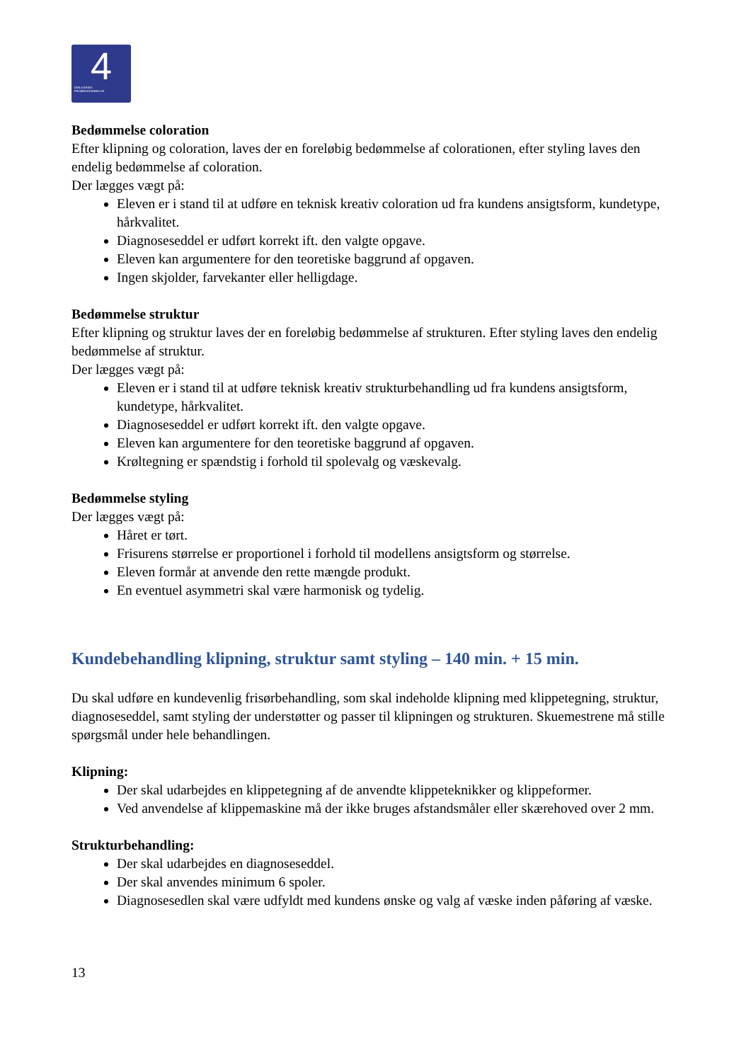4 DEN 4-ÅRIGE
FRISØRUDDANNELSE
Bedømmelse coloration
Efter klipning og coloration, laves der en foreløbig bedømmelse af colorationen, efter styling laves den endelig bedømmelse af coloration.
Der lægges vægt på:
Eleven er i stand til at udføre en teknisk kreativ coloration ud fra kundens ansigtsform, kundetype, hårkvalitet.
Diagnoseseddel er udført korrekt ift. den valgte opgave.
Eleven kan argumentere for den teoretiske baggrund af opgaven.
Ingen skjolder, farvekanter eller helligdage.
Bedømmelse struktur
Efter klipning og struktur laves der en foreløbig bedømmelse af strukturen. Efter styling laves den endelig bedømmelse af struktur.
Der lægges vægt på:
Eleven er i stand til at udføre teknisk kreativ strukturbehandling ud fra kundens ansigtsform, kundetype, hårkvalitet.
Diagnoseseddel er udført korrekt ift. den valgte opgave.
Eleven kan argumentere for den teoretiske baggrund af opgaven.
Krøltegning er spændstig i forhold til spolevalg og væskevalg.
Bedømmelse styling
Der lægges vægt på:
Håret er tørt.
Frisurens størrelse er proportionel i forhold til modellens ansigtsform og størrelse.
Eleven formår at anvende den rette mængde produkt.
En eventuel asymmetri skal være harmonisk og tydelig.
Kundebehandling klipning, struktur samt styling – 140 min. + 15 min.
Du skal udføre en kundevenlig frisørbehandling, som skal indeholde klipning med klippetegning, struktur, diagnoseseddel, samt styling der understøtter og passer til klipningen og strukturen. Skuemestrene må stille spørgsmål under hele behandlingen.
Klipning:
Der skal udarbejdes en klippetegning af de anvendte klippeteknikker og klippeformer.
Ved anvendelse af klippemaskine må der ikke bruges afstandsmåler eller skærehoved over 2 mm.
Strukturbehandling:
Der skal udarbejdes en diagnoseseddel.
Der skal anvendes minimum 6 spoler.
Diagnosesedlen skal være udfyldt med kundens ønske og valg af væske inden påføring af væske.
13